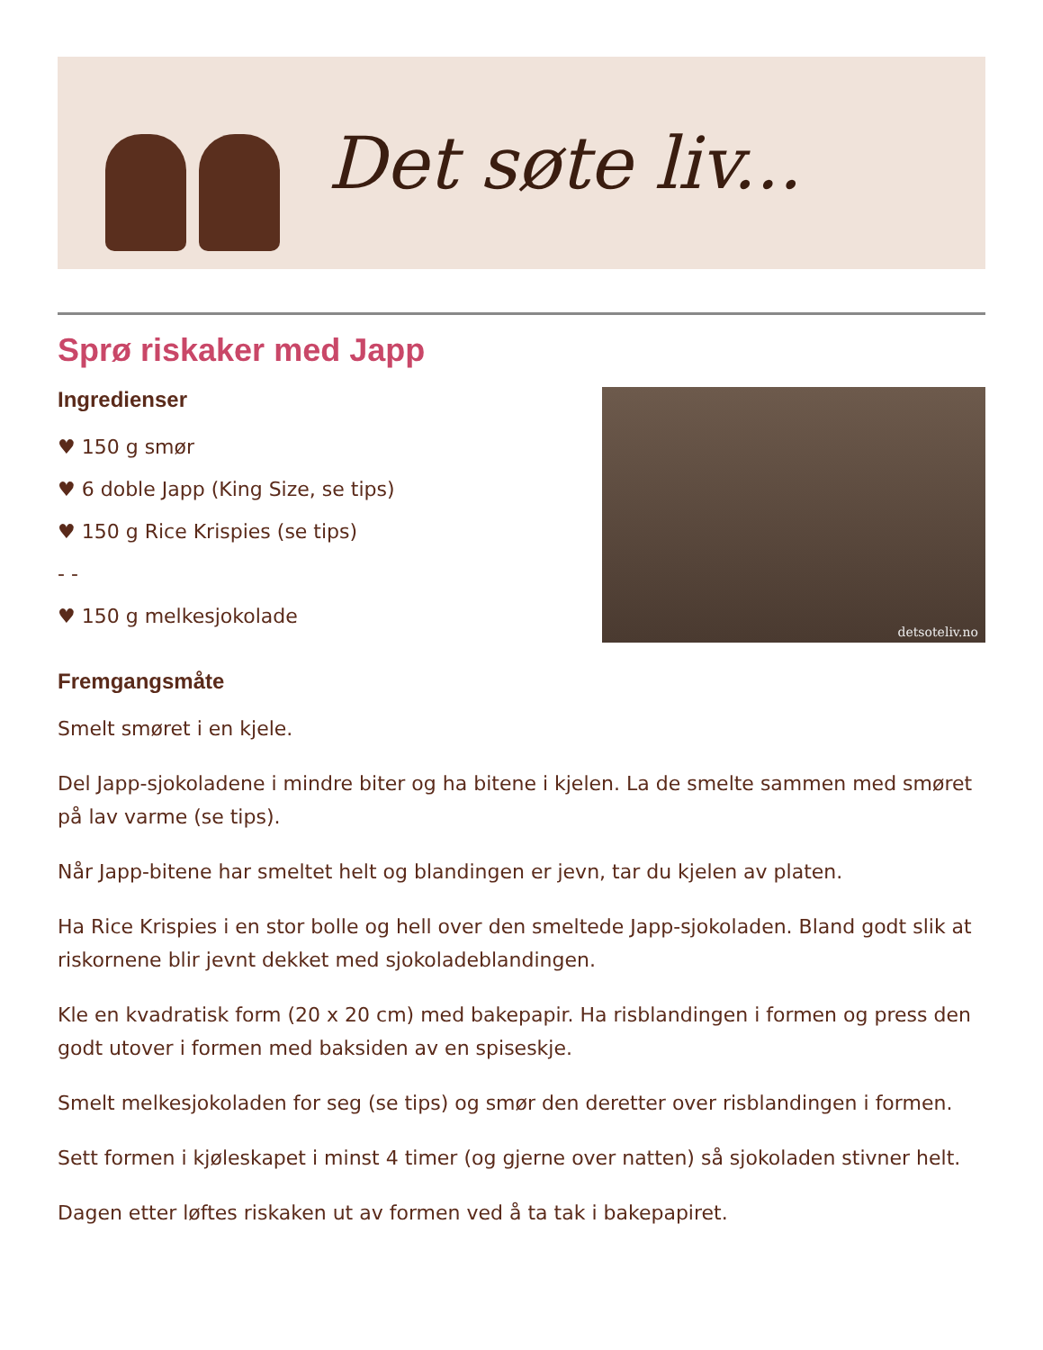Det søte liv...
Sprø riskaker med Japp
detsoteliv.no
Ingredienser
♥ 150 g smør
♥ 6 doble Japp (King Size, se tips)
♥ 150 g Rice Krispies (se tips)
- -
♥ 150 g melkesjokolade
Fremgangsmåte
Smelt smøret i en kjele.
Del Japp-sjokoladene i mindre biter og ha bitene i kjelen. La de smelte sammen med smøret på lav varme (se tips).
Når Japp-bitene har smeltet helt og blandingen er jevn, tar du kjelen av platen.
Ha Rice Krispies i en stor bolle og hell over den smeltede Japp-sjokoladen. Bland godt slik at riskornene blir jevnt dekket med sjokoladeblandingen.
Kle en kvadratisk form (20 x 20 cm) med bakepapir. Ha risblandingen i formen og press den godt utover i formen med baksiden av en spiseskje.
Smelt melkesjokoladen for seg (se tips) og smør den deretter over risblandingen i formen.
Sett formen i kjøleskapet i minst 4 timer (og gjerne over natten) så sjokoladen stivner helt.
Dagen etter løftes riskaken ut av formen ved å ta tak i bakepapiret.